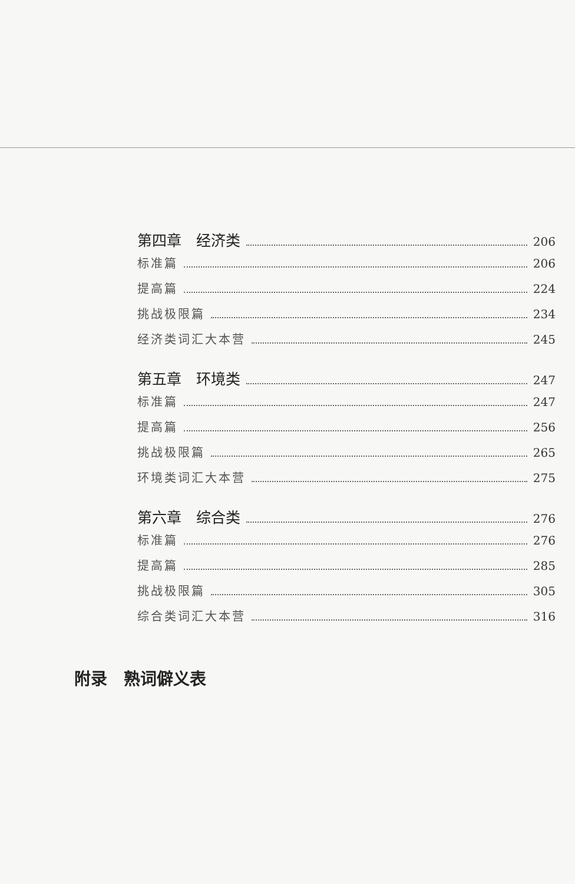第四章　经济类 206
标准篇 206
提高篇 224
挑战极限篇 234
经济类词汇大本营 245
第五章　环境类 247
标准篇 247
提高篇 256
挑战极限篇 265
环境类词汇大本营 275
第六章　综合类 276
标准篇 276
提高篇 285
挑战极限篇 305
综合类词汇大本营 316
附录　熟词僻义表